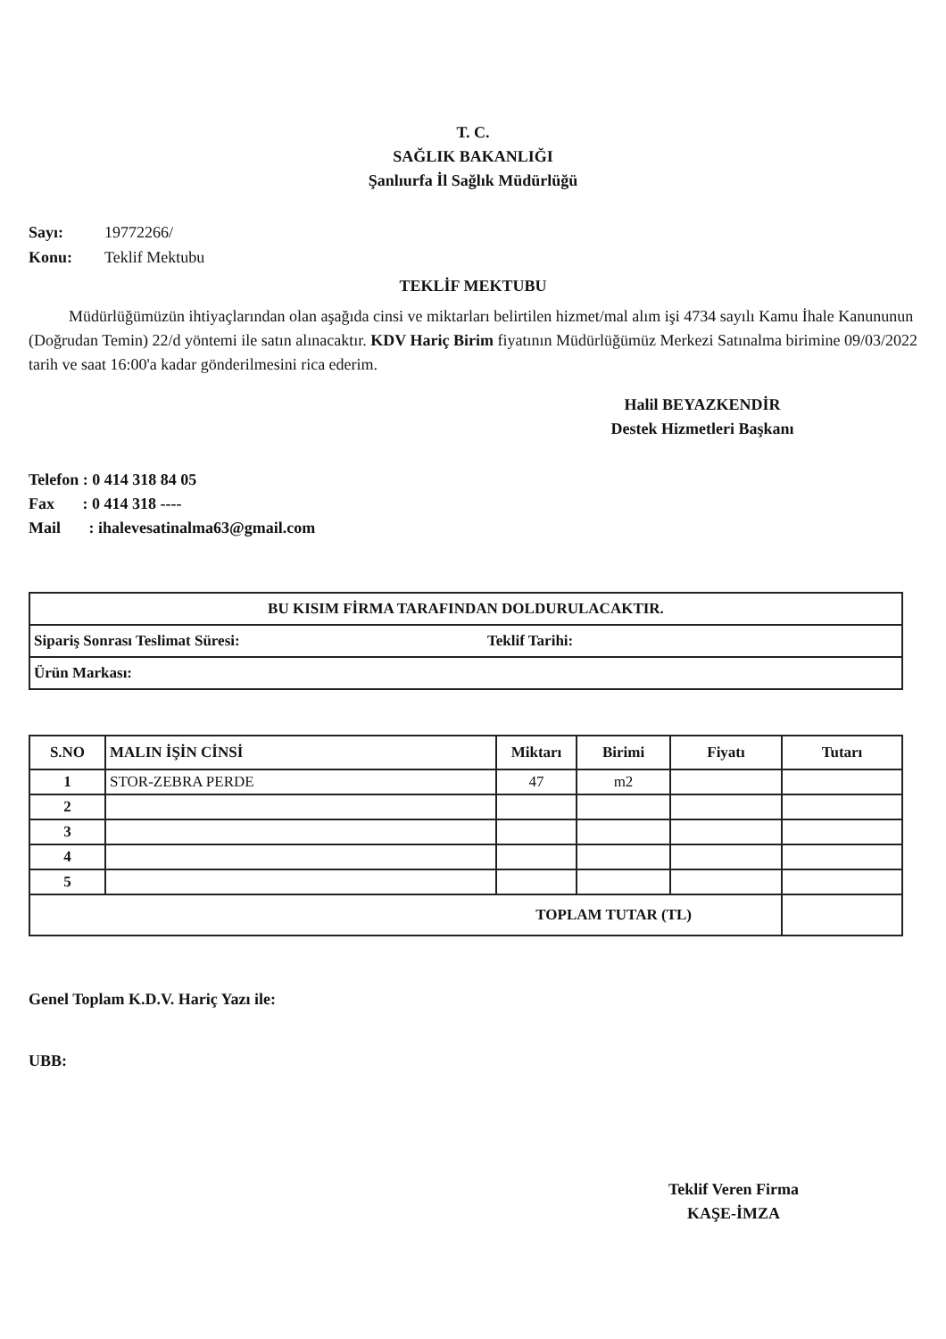T. C.
SAĞLIK BAKANLIĞI
Şanlıurfa İl Sağlık Müdürlüğü
Sayı: 19772266/
Konu: Teklif Mektubu
TEKLİF MEKTUBU
Müdürlüğümüzün ihtiyaçlarından olan aşağıda cinsi ve miktarları belirtilen hizmet/mal alım işi 4734 sayılı Kamu İhale Kanununun (Doğrudan Temin) 22/d yöntemi ile satın alınacaktır. KDV Hariç Birim fiyatının Müdürlüğümüz Merkezi Satınalma birimine 09/03/2022 tarih ve saat 16:00'a kadar gönderilmesini rica ederim.
Halil BEYAZKENDİR
Destek Hizmetleri Başkanı
Telefon : 0 414 318 84 05
Fax : 0 414 318 ----
Mail : ihalevesatinalma63@gmail.com
| BU KISIM FİRMA TARAFINDAN DOLDURULACAKTIR. | |
| Sipariş Sonrası Teslimat Süresi: | Teklif Tarihi: |
| Ürün Markası: | |
| S.NO | MALIN İŞİN CİNSİ | Miktarı | Birimi | Fiyatı | Tutarı |
| --- | --- | --- | --- | --- | --- |
| 1 | STOR-ZEBRA PERDE | 47 | m2 | | |
| 2 | | | | | |
| 3 | | | | | |
| 4 | | | | | |
| 5 | | | | | |
| TOPLAM TUTAR (TL) | | | | | |
Genel Toplam K.D.V. Hariç Yazı ile:
UBB:
Teklif Veren Firma
KAŞE-İMZA